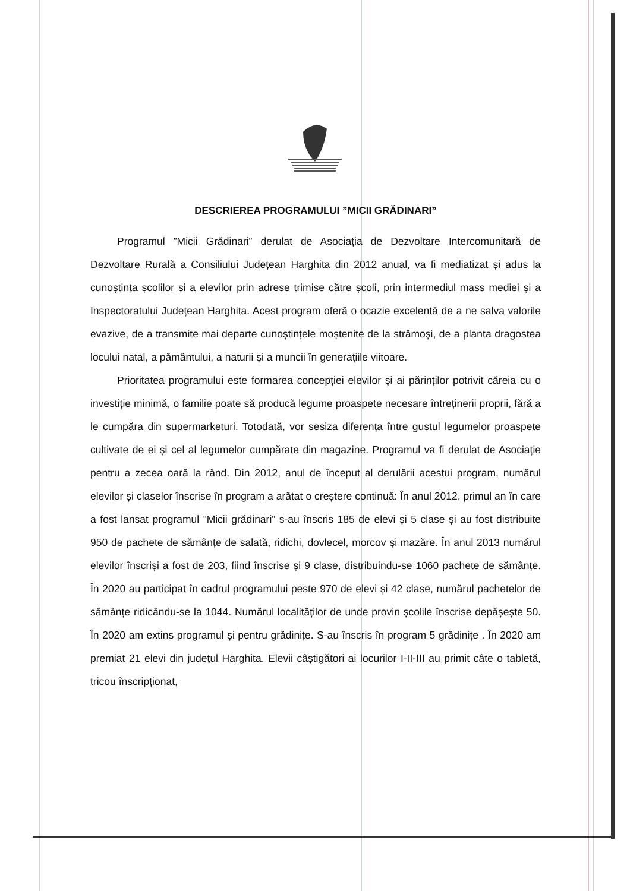DESCRIEREA PROGRAMULUI ”MICII GRĂDINARI”
Programul ”Micii Grădinari” derulat de Asociația de Dezvoltare Intercomunitară de Dezvoltare Rurală a Consiliului Județean Harghita din 2012 anual, va fi mediatizat și adus la cunoștința școlilor și a elevilor prin adrese trimise către școli, prin intermediul mass mediei și a Inspectoratului Județean Harghita. Acest program oferă o ocazie excelentă de a ne salva valorile evazive, de a transmite mai departe cunoștințele moștenite de la strămoși, de a planta dragostea locului natal, a pământului, a naturii și a muncii în generațiile viitoare.
Prioritatea programului este formarea concepției elevilor şi ai părinților potrivit căreia cu o investiție minimă, o familie poate să producă legume proaspete necesare întreținerii proprii, fără a le cumpăra din supermarketuri. Totodată, vor sesiza diferența între gustul legumelor proaspete cultivate de ei și cel al legumelor cumpărate din magazine. Programul va fi derulat de Asociație pentru a zecea oară la rând. Din 2012, anul de început al derulării acestui program, numărul elevilor și claselor înscrise în program a arătat o creștere continuă: În anul 2012, primul an în care a fost lansat programul ”Micii grădinari” s-au înscris 185 de elevi și 5 clase și au fost distribuite 950 de pachete de sămânțe de salată, ridichi, dovlecel, morcov și mazăre. În anul 2013 numărul elevilor înscriși a fost de 203, fiind înscrise și 9 clase, distribuindu-se 1060 pachete de sămânțe. În 2020 au participat în cadrul programului peste 970 de elevi și 42 clase, numărul pachetelor de sămânțe ridicându-se la 1044. Numărul localităților de unde provin școlile înscrise depășește 50. În 2020 am extins programul și pentru grădinițe. S-au înscris în program 5 grădinițe . În 2020 am premiat 21 elevi din județul Harghita. Elevii câștigători ai locurilor I-II-III au primit câte o tabletă, tricou înscripționat,